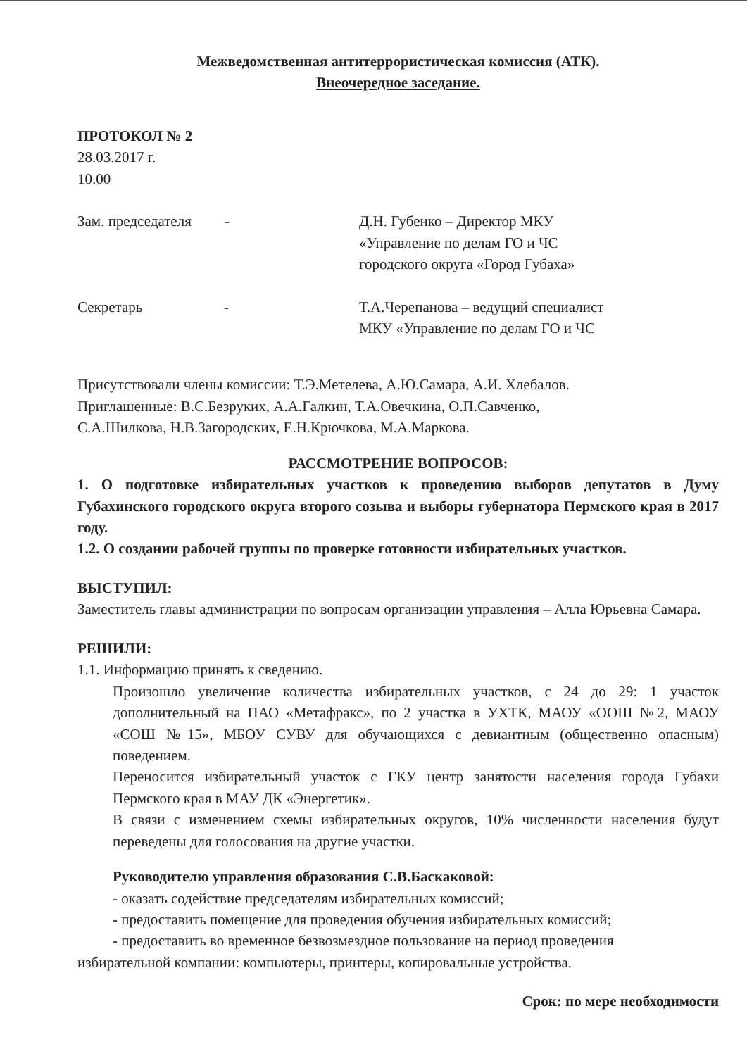Межведомственная антитеррористическая комиссия (АТК).
Внеочередное заседание.
ПРОТОКОЛ № 2
28.03.2017 г.
10.00
Зам. председателя - Д.Н. Губенко – Директор МКУ
«Управление по делам ГО и ЧС
городского округа «Город Губаха»
Секретарь -
Т.А.Черепанова – ведущий специалист
МКУ «Управление по делам ГО и ЧС
Присутствовали члены комиссии: Т.Э.Метелева, А.Ю.Самара, А.И. Хлебалов.
Приглашенные: В.С.Безруких, А.А.Галкин, Т.А.Овечкина, О.П.Савченко,
С.А.Шилкова, Н.В.Загородских, Е.Н.Крючкова, М.А.Маркова.
РАССМОТРЕНИЕ ВОПРОСОВ:
1. О подготовке избирательных участков к проведению выборов депутатов в Думу Губахинского городского округа второго созыва и выборы губернатора Пермского края в 2017 году.
1.2. О создании рабочей группы по проверке готовности избирательных участков.
ВЫСТУПИЛ:
Заместитель главы администрации по вопросам организации управления – Алла Юрьевна Самара.
РЕШИЛИ:
1.1. Информацию принять к сведению.
Произошло увеличение количества избирательных участков, с 24 до 29: 1 участок дополнительный на ПАО «Метафракс», по 2 участка в УХТК, МАОУ «ООШ №2, МАОУ «СОШ №15», МБОУ СУВУ для обучающихся с девиантным (общественно опасным) поведением.
Переносится избирательный участок с ГКУ центр занятости населения города Губахи Пермского края в МАУ ДК «Энергетик».
В связи с изменением схемы избирательных округов, 10% численности населения будут переведены для голосования на другие участки.
Руководителю управления образования С.В.Баскаковой:
- оказать содействие председателям избирательных комиссий;
- предоставить помещение для проведения обучения избирательных комиссий;
- предоставить во временное безвозмездное пользование на период проведения
избирательной компании: компьютеры, принтеры, копировальные устройства.
Срок: по мере необходимости